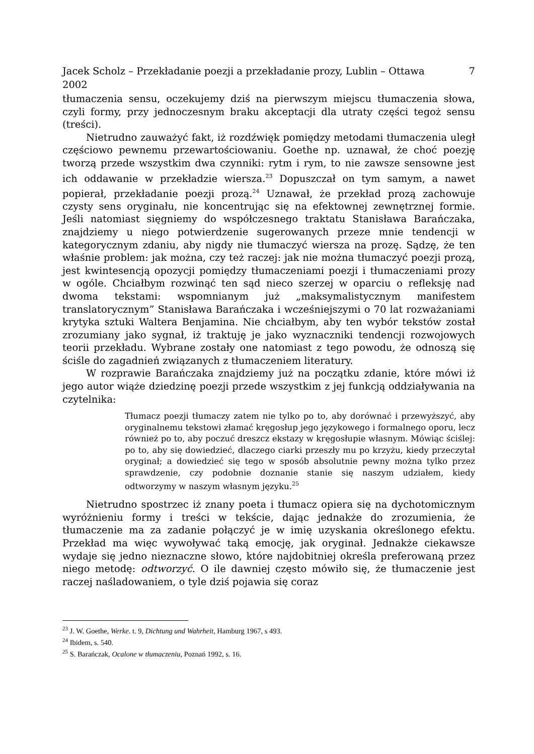Jacek Scholz – Przekładanie poezji a przekładanie prozy, Lublin – Ottawa
2002 7
tłumaczenia sensu, oczekujemy dziś na pierwszym miejscu tłumaczenia słowa, czyli formy, przy jednoczesnym braku akceptacji dla utraty części tegoż sensu (treści).
Nietrudno zauważyć fakt, iż rozdźwięk pomiędzy metodami tłumaczenia uległ częściowo pewnemu przewartościowaniu. Goethe np. uznawał, że choć poezję tworzą przede wszystkim dwa czynniki: rytm i rym, to nie zawsze sensowne jest ich oddawanie w przekładzie wiersza.<sup>23</sup> Dopuszczał on tym samym, a nawet popierał, przekładanie poezji prozą.<sup>24</sup> Uznawał, że przekład prozą zachowuje czysty sens oryginału, nie koncentrując się na efektownej zewnętrznej formie. Jeśli natomiast sięgniemy do współczesnego traktatu Stanisława Barańczaka, znajdziemy u niego potwierdzenie sugerowanych przeze mnie tendencji w kategorycznym zdaniu, aby nigdy nie tłumaczyć wiersza na prozę. Sądzę, że ten właśnie problem: jak można, czy też raczej: jak nie można tłumaczyć poezji prozą, jest kwintesencją opozycji pomiędzy tłumaczeniami poezji i tłumaczeniami prozy w ogóle. Chciałbym rozwinąć ten sąd nieco szerzej w oparciu o refleksję nad dwoma tekstami: wspomnianym już „maksymalistycznym manifestem translatorycznym” Stanisława Barańczaka i wcześniejszymi o 70 lat rozważaniami krytyka sztuki Waltera Benjamina. Nie chciałbym, aby ten wybór tekstów został zrozumiany jako sygnał, iż traktuję je jako wyznaczniki tendencji rozwojowych teorii przekładu. Wybrane zostały one natomiast z tego powodu, że odnoszą się ściśle do zagadnień związanych z tłumaczeniem literatury.
W rozprawie Barańczaka znajdziemy już na początku zdanie, które mówi iż jego autor wiąże dziedzinę poezji przede wszystkim z jej funkcją oddziaływania na czytelnika:
Tłumacz poezji tłumaczy zatem nie tylko po to, aby dorównać i przewyższyć, aby oryginalnemu tekstowi złamać kręgosłup jego językowego i formalnego oporu, lecz również po to, aby poczuć dreszcz ekstazy w kręgosłupie własnym. Mówiąc ściślej: po to, aby się dowiedzieć, dlaczego ciarki przeszły mu po krzyżu, kiedy przeczytał oryginał; a dowiedzieć się tego w sposób absolutnie pewny można tylko przez sprawdzenie, czy podobnie doznanie stanie się naszym udziałem, kiedy odtworzymy w naszym własnym języku.<sup>25</sup>
Nietrudno spostrzec iż znany poeta i tłumacz opiera się na dychotomicznym wyróżnieniu formy i treści w tekście, dając jednakże do zrozumienia, że tłumaczenie ma za zadanie połączyć je w imię uzyskania określonego efektu. Przekład ma więc wywoływać taką emocję, jak oryginał. Jednakże ciekawsze wydaje się jedno nieznaczne słowo, które najdobitniej określa preferowaną przez niego metodę: odtworzyć. O ile dawniej często mówiło się, że tłumaczenie jest raczej naśladowaniem, o tyle dziś pojawia się coraz
<sup>23</sup> J. W. Goethe, Werke. t. 9, Dichtung und Wahrheit, Hamburg 1967, s 493.
<sup>24</sup> Ibidem, s. 540.
<sup>25</sup> S. Barańczak, Ocalone w tłumaczeniu, Poznań 1992, s. 16.